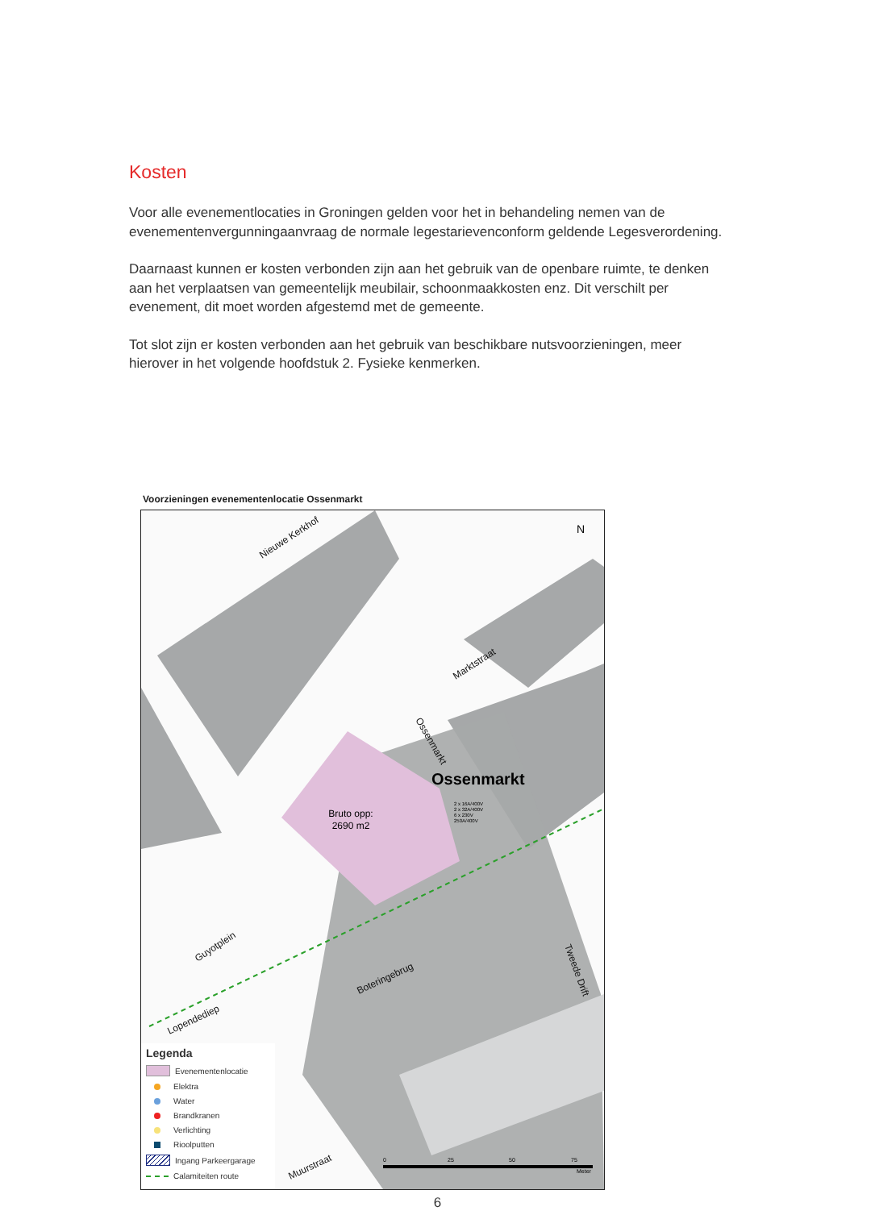Kosten
Voor alle evenementlocaties in Groningen gelden voor het in behandeling nemen van de evenementenvergunningaanvraag de normale legestarievenconform geldende Leges­verordening.
Daarnaast kunnen er kosten verbonden zijn aan het gebruik van de openbare ruimte, te denken aan het verplaatsen van gemeentelijk meubilair, schoonmaakkosten enz. Dit verschilt per evenement, dit moet worden afgestemd met de gemeente.
Tot slot zijn er kosten verbonden aan het gebruik van beschikbare nutsvoorzieningen, meer hierover in het volgende hoofdstuk 2. Fysieke kenmerken.
Voorzieningen evenementenlocatie Ossenmarkt
Bruto opp:
2690 m2
Ossenmarkt
N
Nieuwe Kerkhof
Marktstraat
Ossenmarkt
Guyotplein
Lopendediep
Boteringebrug
Muurstraat
Tweede Drift
2 x 16A/400V
2 x 32A/400V
6 x 230V
250A/400V
0
25
50
75
Meter
Legenda
Evenementenlocatie
Elektra
Water
Brandkranen
Verlichting
Rioolputten
Ingang Parkeergarage
Calamiteiten route
6